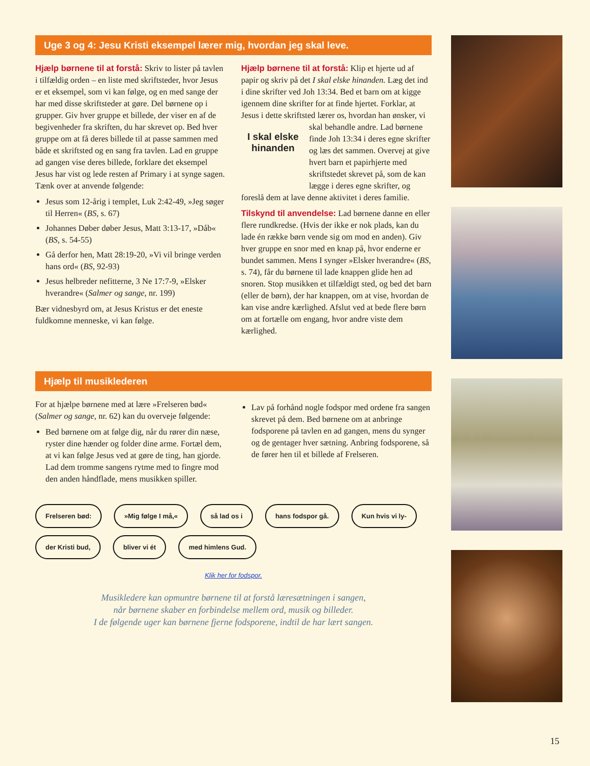Uge 3 og 4: Jesu Kristi eksempel lærer mig, hvordan jeg skal leve.
Hjælp børnene til at forstå: Skriv to lister på tavlen i tilfældig orden – en liste med skriftsteder, hvor Jesus er et eksempel, som vi kan følge, og en med sange der har med disse skriftsteder at gøre. Del børnene op i grupper. Giv hver gruppe et billede, der viser en af de begivenheder fra skriften, du har skrevet op. Bed hver gruppe om at få deres billede til at passe sammen med både et skriftsted og en sang fra tavlen. Lad en gruppe ad gangen vise deres billede, forklare det eksempel Jesus har vist og lede resten af Primary i at synge sagen. Tænk over at anvende følgende:
Jesus som 12-årig i templet, Luk 2:42-49, »Jeg søger til Herren« (BS, s. 67)
Johannes Døber døber Jesus, Matt 3:13-17, »Dåb« (BS, s. 54-55)
Gå derfor hen, Matt 28:19-20, »Vi vil bringe verden hans ord« (BS, 92-93)
Jesus helbreder nefitterne, 3 Ne 17:7-9, »Elsker hverandre« (Salmer og sange, nr. 199)
Bær vidnesbyrd om, at Jesus Kristus er det eneste fuldkomne menneske, vi kan følge.
Hjælp børnene til at forstå: Klip et hjerte ud af papir og skriv på det I skal elske hinanden. Læg det ind i dine skrifter ved Joh 13:34. Bed et barn om at kigge igennem dine skrifter for at finde hjertet. Forklar, at Jesus i dette skriftsted lærer os, hvordan han ønsker, vi skal behandle andre. I skal elske hinanden Lad børnene finde Joh 13:34 i deres egne skrifter og læs det sammen. Overvej at give hvert barn et papirhjerte med skriftstedet skrevet på, som de kan lægge i deres egne skrifter, og foreslå dem at lave denne aktivitet i deres familie.
Tilskynd til anvendelse: Lad børnene danne en eller flere rundkredse. (Hvis der ikke er nok plads, kan du lade én række børn vende sig om mod en anden). Giv hver gruppe en snor med en knap på, hvor enderne er bundet sammen. Mens I synger »Elsker hverandre« (BS, s. 74), får du børnene til lade knappen glide hen ad snoren. Stop musikken et tilfældigt sted, og bed det barn (eller de børn), der har knappen, om at vise, hvordan de kan vise andre kærlighed. Afslut ved at bede flere børn om at fortælle om engang, hvor andre viste dem kærlighed.
Hjælp til musiklederen
For at hjælpe børnene med at lære »Frelseren bød« (Salmer og sange, nr. 62) kan du overveje følgende:
Bed børnene om at følge dig, når du rører din næse, ryster dine hænder og folder dine arme. Fortæl dem, at vi kan følge Jesus ved at gøre de ting, han gjorde. Lad dem tromme sangens rytme med to fingre mod den anden håndflade, mens musikken spiller.
Lav på forhånd nogle fodspor med ordene fra sangen skrevet på dem. Bed børnene om at anbringe fodsporene på tavlen en ad gangen, mens du synger og de gentager hver sætning. Anbring fodsporene, så de fører hen til et billede af Frelseren.
Frelseren bød: »Mig følge I må,« så lad os i hans fodspor gå. Kun hvis vi ly- der Kristi bud, bliver vi ét med himlens Gud.
Klik her for fodspor.
Musikledere kan opmuntre børnene til at forstå læresætningen i sangen,
når børnene skaber en forbindelse mellem ord, musik og billeder.
I de følgende uger kan børnene fjerne fodsporene, indtil de har lært sangen.
15